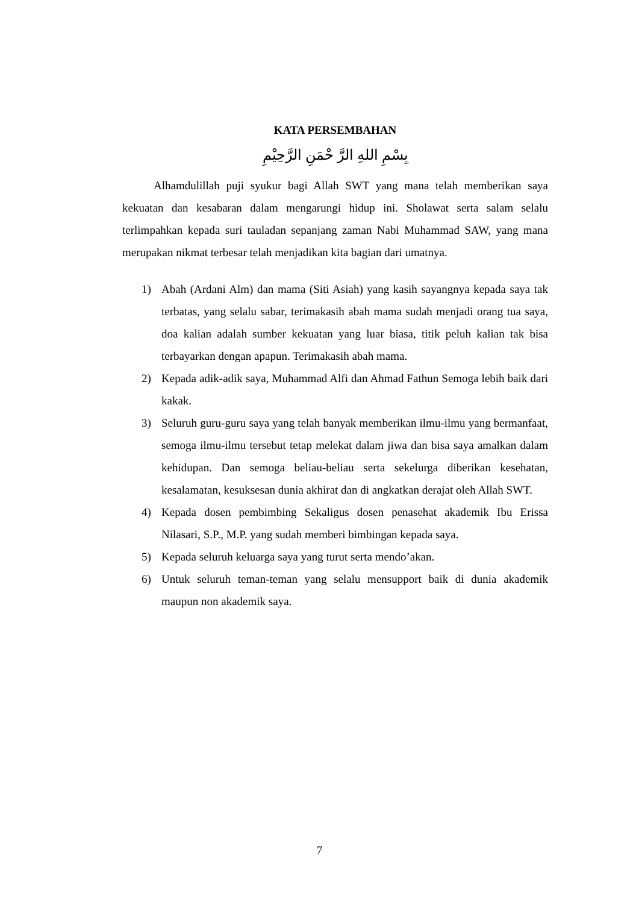KATA PERSEMBAHAN
بِسْمِ اللهِ الرَّ حْمَنِ الرَّحِيْمِ
Alhamdulillah puji syukur bagi Allah SWT yang mana telah memberikan saya kekuatan dan kesabaran dalam mengarungi hidup ini. Sholawat serta salam selalu terlimpahkan kepada suri tauladan sepanjang zaman Nabi Muhammad SAW, yang mana merupakan nikmat terbesar telah menjadikan kita bagian dari umatnya.
1) Abah (Ardani Alm) dan mama (Siti Asiah) yang kasih sayangnya kepada saya tak terbatas, yang selalu sabar, terimakasih abah mama sudah menjadi orang tua saya, doa kalian adalah sumber kekuatan yang luar biasa, titik peluh kalian tak bisa terbayarkan dengan apapun. Terimakasih abah mama.
2) Kepada adik-adik saya, Muhammad Alfi dan Ahmad Fathun Semoga lebih baik dari kakak.
3) Seluruh guru-guru saya yang telah banyak memberikan ilmu-ilmu yang bermanfaat, semoga ilmu-ilmu tersebut tetap melekat dalam jiwa dan bisa saya amalkan dalam kehidupan. Dan semoga beliau-beliau serta sekelurga diberikan kesehatan, kesalamatan, kesuksesan dunia akhirat dan di angkatkan derajat oleh Allah SWT.
4) Kepada dosen pembimbing Sekaligus dosen penasehat akademik Ibu Erissa Nilasari, S.P., M.P. yang sudah memberi bimbingan kepada saya.
5) Kepada seluruh keluarga saya yang turut serta mendo’akan.
6) Untuk seluruh teman-teman yang selalu mensupport baik di dunia akademik maupun non akademik saya.
7